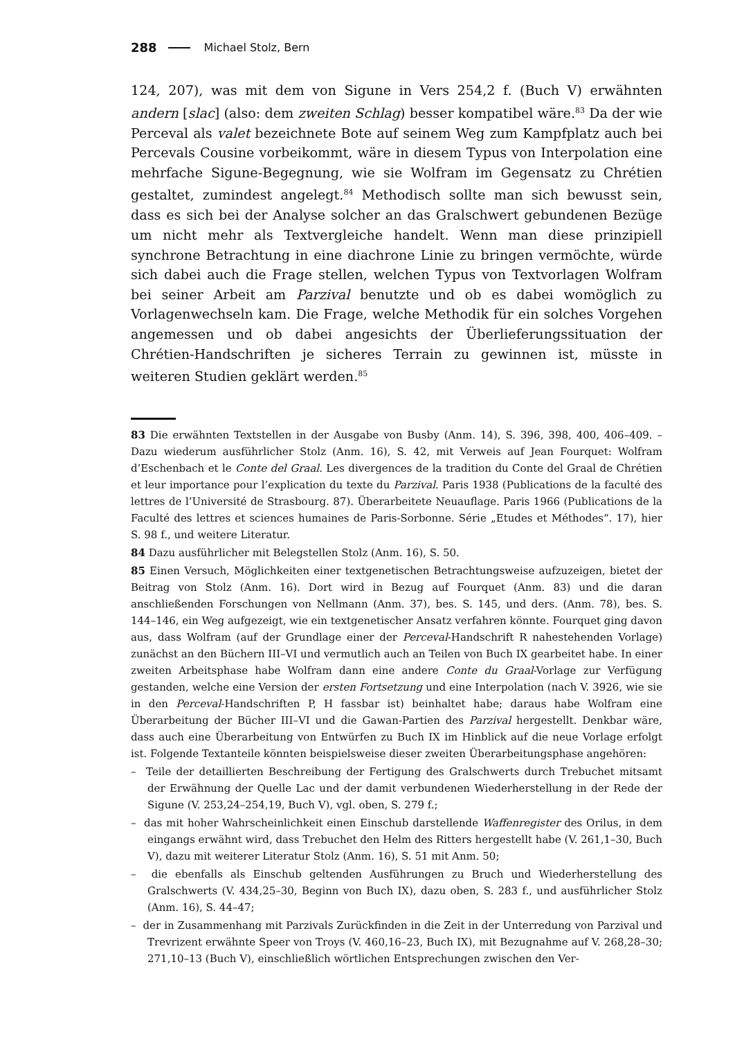288 Michael Stolz, Bern
124, 207), was mit dem von Sigune in Vers 254,2 f. (Buch V) erwähnten andern [slac] (also: dem zweiten Schlag) besser kompatibel wäre.<sup>83</sup> Da der wie Perceval als valet bezeichnete Bote auf seinem Weg zum Kampfplatz auch bei Percevals Cousine vorbeikommt, wäre in diesem Typus von Interpolation eine mehrfache Sigune-Begegnung, wie sie Wolfram im Gegensatz zu Chrétien gestaltet, zumindest angelegt.<sup>84</sup> Methodisch sollte man sich bewusst sein, dass es sich bei der Analyse solcher an das Gralschwert gebundenen Bezüge um nicht mehr als Textvergleiche handelt. Wenn man diese prinzipiell synchrone Betrachtung in eine diachrone Linie zu bringen vermöchte, würde sich dabei auch die Frage stellen, welchen Typus von Textvorlagen Wolfram bei seiner Arbeit am Parzival benutzte und ob es dabei womöglich zu Vorlagenwechseln kam. Die Frage, welche Methodik für ein solches Vorgehen angemessen und ob dabei angesichts der Überlieferungssituation der Chrétien-Handschriften je sicheres Terrain zu gewinnen ist, müsste in weiteren Studien geklärt werden.<sup>85</sup>
83 Die erwähnten Textstellen in der Ausgabe von Busby (Anm. 14), S. 396, 398, 400, 406–409. – Dazu wiederum ausführlicher Stolz (Anm. 16), S. 42, mit Verweis auf Jean Fourquet: Wolfram d’Eschenbach et le Conte del Graal. Les divergences de la tradition du Conte del Graal de Chrétien et leur importance pour l’explication du texte du Parzival. Paris 1938 (Publications de la faculté des lettres de l’Université de Strasbourg. 87). Überarbeitete Neuauflage. Paris 1966 (Publications de la Faculté des lettres et sciences humaines de Paris-Sorbonne. Série „Etudes et Méthodes“. 17), hier S. 98 f., und weitere Literatur.
84 Dazu ausführlicher mit Belegstellen Stolz (Anm. 16), S. 50.
85 Einen Versuch, Möglichkeiten einer textgenetischen Betrachtungsweise aufzuzeigen, bietet der Beitrag von Stolz (Anm. 16). Dort wird in Bezug auf Fourquet (Anm. 83) und die daran anschließenden Forschungen von Nellmann (Anm. 37), bes. S. 145, und ders. (Anm. 78), bes. S. 144–146, ein Weg aufgezeigt, wie ein textgenetischer Ansatz verfahren könnte. Fourquet ging davon aus, dass Wolfram (auf der Grundlage einer der Perceval-Handschrift R nahestehenden Vorlage) zunächst an den Büchern III–VI und vermutlich auch an Teilen von Buch IX gearbeitet habe. In einer zweiten Arbeitsphase habe Wolfram dann eine andere Conte du Graal-Vorlage zur Verfügung gestanden, welche eine Version der ersten Fortsetzung und eine Interpolation (nach V. 3926, wie sie in den Perceval-Handschriften P, H fassbar ist) beinhaltet habe; daraus habe Wolfram eine Überarbeitung der Bücher III–VI und die Gawan-Partien des Parzival hergestellt. Denkbar wäre, dass auch eine Überarbeitung von Entwürfen zu Buch IX im Hinblick auf die neue Vorlage erfolgt ist. Folgende Textanteile könnten beispielsweise dieser zweiten Überarbeitungsphase angehören:
– Teile der detaillierten Beschreibung der Fertigung des Gralschwerts durch Trebuchet mitsamt der Erwähnung der Quelle Lac und der damit verbundenen Wiederherstellung in der Rede der Sigune (V. 253,24–254,19, Buch V), vgl. oben, S. 279 f.;
– das mit hoher Wahrscheinlichkeit einen Einschub darstellende Waffenregister des Orilus, in dem eingangs erwähnt wird, dass Trebuchet den Helm des Ritters hergestellt habe (V. 261,1–30, Buch V), dazu mit weiterer Literatur Stolz (Anm. 16), S. 51 mit Anm. 50;
– die ebenfalls als Einschub geltenden Ausführungen zu Bruch und Wiederherstellung des Gralschwerts (V. 434,25–30, Beginn von Buch IX), dazu oben, S. 283 f., und ausführlicher Stolz (Anm. 16), S. 44–47;
– der in Zusammenhang mit Parzivals Zurückfinden in die Zeit in der Unterredung von Parzival und Trevrizent erwähnte Speer von Troys (V. 460,16–23, Buch IX), mit Bezugnahme auf V. 268,28–30; 271,10–13 (Buch V), einschließlich wörtlichen Entsprechungen zwischen den Ver-